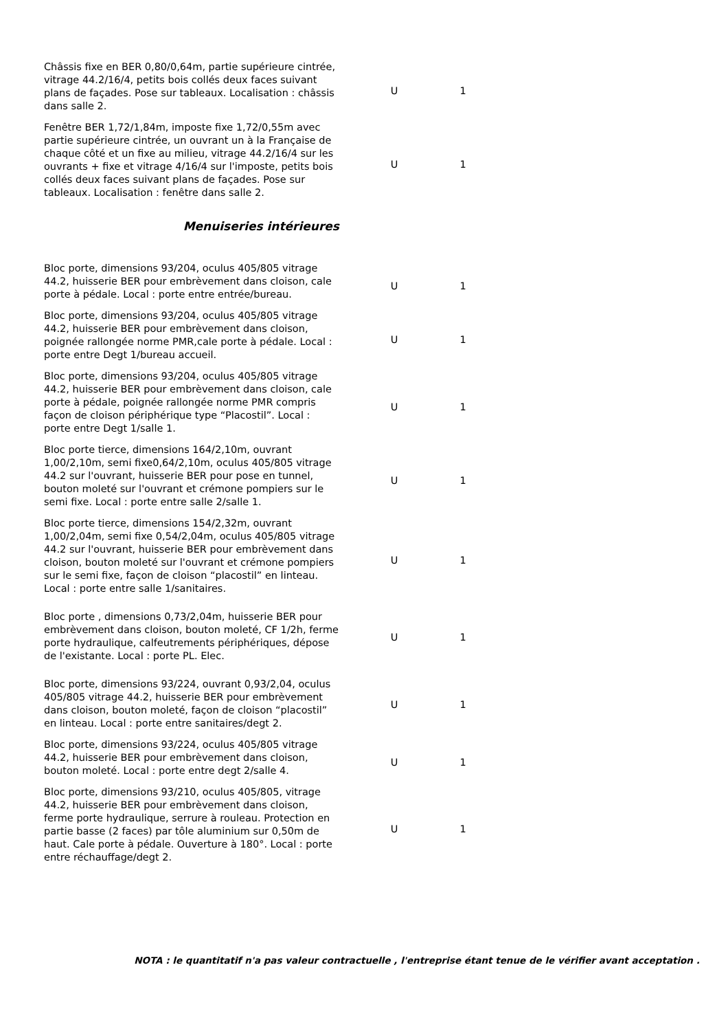| Châssis fixe en BER 0,80/0,64m, partie supérieure cintrée, vitrage 44.2/16/4, petits bois collés deux faces suivant plans de façades. Pose sur tableaux. Localisation : châssis dans salle 2. | U | 1 |
| Fenêtre BER 1,72/1,84m, imposte fixe 1,72/0,55m avec partie supérieure cintrée, un ouvrant un à la Française de chaque côté et un fixe au milieu, vitrage 44.2/16/4 sur les ouvrants + fixe et vitrage 4/16/4 sur l'imposte, petits bois collés deux faces suivant plans de façades. Pose sur tableaux. Localisation : fenêtre dans salle 2. | U | 1 |
| Menuiseries intérieures | | |
| Bloc porte, dimensions 93/204, oculus 405/805 vitrage 44.2, huisserie BER pour embrèvement dans cloison, cale porte à pédale. Local : porte entre entrée/bureau. | U | 1 |
| Bloc porte, dimensions 93/204, oculus 405/805 vitrage 44.2, huisserie BER pour embrèvement dans cloison, poignée rallongée norme PMR,cale porte à pédale. Local : porte entre Degt 1/bureau accueil. | U | 1 |
| Bloc porte, dimensions 93/204, oculus 405/805 vitrage 44.2, huisserie BER pour embrèvement dans cloison, cale porte à pédale, poignée rallongée norme PMR compris façon de cloison périphérique type “Placostil”. Local : porte entre Degt 1/salle 1. | U | 1 |
| Bloc porte tierce, dimensions 164/2,10m, ouvrant 1,00/2,10m, semi fixe0,64/2,10m, oculus 405/805 vitrage 44.2 sur l'ouvrant, huisserie BER pour pose en tunnel, bouton moleté sur l'ouvrant et crémone pompiers sur le semi fixe. Local : porte entre salle 2/salle 1. | U | 1 |
| Bloc porte tierce, dimensions 154/2,32m, ouvrant 1,00/2,04m, semi fixe 0,54/2,04m, oculus 405/805 vitrage 44.2 sur l'ouvrant, huisserie BER pour embrèvement dans cloison, bouton moleté sur l'ouvrant et crémone pompiers sur le semi fixe, façon de cloison “placostil” en linteau. Local : porte entre salle 1/sanitaires. | U | 1 |
| Bloc porte , dimensions 0,73/2,04m, huisserie BER pour embrèvement dans cloison, bouton moleté, CF 1/2h, ferme porte hydraulique, calfeutrements périphériques, dépose de l'existante. Local : porte PL. Elec. | U | 1 |
| Bloc porte, dimensions 93/224, ouvrant 0,93/2,04, oculus 405/805 vitrage 44.2, huisserie BER pour embrèvement dans cloison, bouton moleté, façon de cloison “placostil” en linteau. Local : porte entre sanitaires/degt 2. | U | 1 |
| Bloc porte, dimensions 93/224, oculus 405/805 vitrage 44.2, huisserie BER pour embrèvement dans cloison, bouton moleté. Local : porte entre degt 2/salle 4. | U | 1 |
| Bloc porte, dimensions 93/210, oculus 405/805, vitrage 44.2, huisserie BER pour embrèvement dans cloison, ferme porte hydraulique, serrure à rouleau. Protection en partie basse (2 faces) par tôle aluminium sur 0,50m de haut. Cale porte à pédale. Ouverture à 180°. Local : porte entre réchauffage/degt 2. | U | 1 |
NOTA : le quantitatif n'a pas valeur contractuelle , l'entreprise étant tenue de le vérifier avant acceptation .